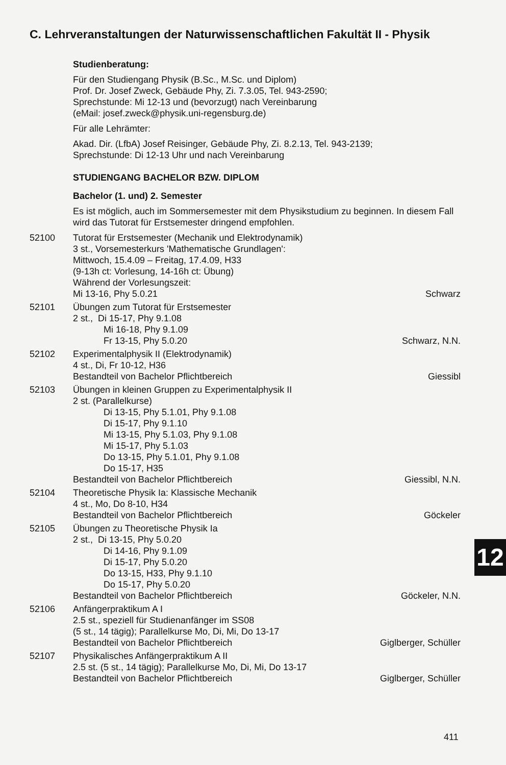C. Lehrveranstaltungen der Naturwissenschaftlichen Fakultät II - Physik
Studienberatung:
Für den Studiengang Physik (B.Sc., M.Sc. und Diplom)
Prof. Dr. Josef Zweck, Gebäude Phy, Zi. 7.3.05, Tel. 943-2590;
Sprechstunde: Mi 12-13 und (bevorzugt) nach Vereinbarung
(eMail: josef.zweck@physik.uni-regensburg.de)
Für alle Lehrämter:
Akad. Dir. (LfbA) Josef Reisinger, Gebäude Phy, Zi. 8.2.13, Tel. 943-2139;
Sprechstunde: Di 12-13 Uhr und nach Vereinbarung
STUDIENGANG BACHELOR BZW. DIPLOM
Bachelor (1. und) 2. Semester
Es ist möglich, auch im Sommersemester mit dem Physikstudium zu beginnen. In diesem Fall wird das Tutorat für Erstsemester dringend empfohlen.
52100 Tutorat für Erstsemester (Mechanik und Elektrodynamik)
3 st., Vorsemesterkurs 'Mathematische Grundlagen':
Mittwoch, 15.4.09 – Freitag, 17.4.09, H33
(9-13h ct: Vorlesung, 14-16h ct: Übung)
Während der Vorlesungszeit:
Mi 13-16, Phy 5.0.21 Schwarz
52101 Übungen zum Tutorat für Erstsemester
2 st., Di 15-17, Phy 9.1.08
Mi 16-18, Phy 9.1.09
Fr 13-15, Phy 5.0.20 Schwarz, N.N.
52102 Experimentalphysik II (Elektrodynamik)
4 st., Di, Fr 10-12, H36
Bestandteil von Bachelor Pflichtbereich Giessibl
52103 Übungen in kleinen Gruppen zu Experimentalphysik II
2 st. (Parallelkurse)
Di 13-15, Phy 5.1.01, Phy 9.1.08
Di 15-17, Phy 9.1.10
Mi 13-15, Phy 5.1.03, Phy 9.1.08
Mi 15-17, Phy 5.1.03
Do 13-15, Phy 5.1.01, Phy 9.1.08
Do 15-17, H35
Bestandteil von Bachelor Pflichtbereich Giessibl, N.N.
52104 Theoretische Physik Ia: Klassische Mechanik
4 st., Mo, Do 8-10, H34
Bestandteil von Bachelor Pflichtbereich Göckeler
52105 Übungen zu Theoretische Physik Ia
2 st., Di 13-15, Phy 5.0.20
Di 14-16, Phy 9.1.09
Di 15-17, Phy 5.0.20
Do 13-15, H33, Phy 9.1.10
Do 15-17, Phy 5.0.20
Bestandteil von Bachelor Pflichtbereich Göckeler, N.N.
52106 Anfängerpraktikum A I
2.5 st., speziell für Studienanfänger im SS08
(5 st., 14 tägig); Parallelkurse Mo, Di, Mi, Do 13-17
Bestandteil von Bachelor Pflichtbereich Giglberger, Schüller
52107 Physikalisches Anfängerpraktikum A II
2.5 st. (5 st., 14 tägig); Parallelkurse Mo, Di, Mi, Do 13-17
Bestandteil von Bachelor Pflichtbereich Giglberger, Schüller
12
411